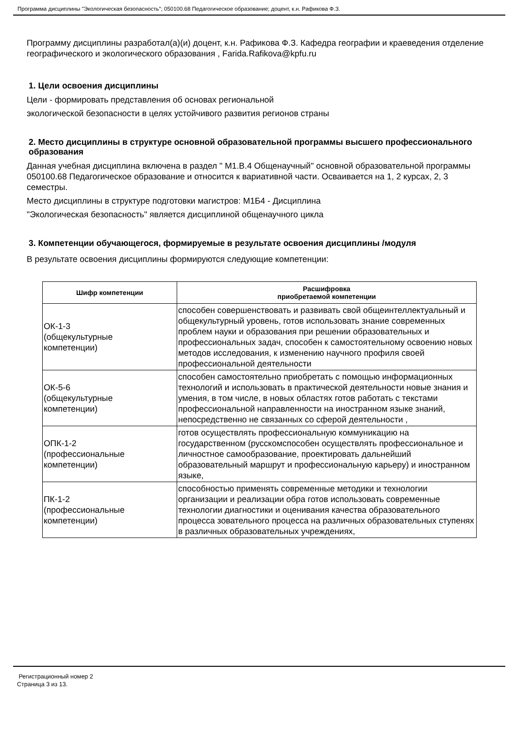Программа дисциплины "Экологическая безопасность"; 050100.68 Педагогическое образование; доцент, к.н. Рафикова Ф.З.
Программу дисциплины разработал(а)(и) доцент, к.н. Рафикова Ф.З. Кафедра географии и краеведения отделение географического и экологического образования , Farida.Rafikova@kpfu.ru
1. Цели освоения дисциплины
Цели - формировать представления об основах региональной
экологической безопасности в целях устойчивого развития регионов страны
2. Место дисциплины в структуре основной образовательной программы высшего профессионального образования
Данная учебная дисциплина включена в раздел " М1.В.4 Общенаучный" основной образовательной программы 050100.68 Педагогическое образование и относится к вариативной части. Осваивается на 1, 2 курсах, 2, 3 семестры.
Место дисциплины в структуре подготовки магистров: М1Б4 - Дисциплина
"Экологическая безопасность" является дисциплиной общенаучного цикла
3. Компетенции обучающегося, формируемые в результате освоения дисциплины /модуля
В результате освоения дисциплины формируются следующие компетенции:
| Шифр компетенции | Расшифровка приобретаемой компетенции |
| --- | --- |
| ОК-1-3 (общекультурные компетенции) | способен совершенствовать и развивать свой общеинтеллектуальный и общекультурный уровень, готов использовать знание современных проблем науки и образования при решении образовательных и профессиональных задач, способен к самостоятельному освоению новых методов исследования, к изменению научного профиля своей профессиональной деятельности |
| ОК-5-6 (общекультурные компетенции) | способен самостоятельно приобретать с помощью информационных технологий и использовать в практической деятельности новые знания и умения, в том числе, в новых областях готов работать с текстами профессиональной направленности на иностранном языке знаний, непосредственно не связанных со сферой деятельности , |
| ОПК-1-2 (профессиональные компетенции) | готов осуществлять профессиональную коммуникацию на государственном (русскомспособен осуществлять профессиональное и личностное самообразование, проектировать дальнейший образовательный маршрут и профессиональную карьеру) и иностранном языке, |
| ПК-1-2 (профессиональные компетенции) | способностью применять современные методики и технологии организации и реализации обра готов использовать современные технологии диагностики и оценивания качества образовательного процесса зовательного процесса на различных образовательных ступенях в различных образовательных учреждениях, |
Регистрационный номер 2
Страница 3 из 13.